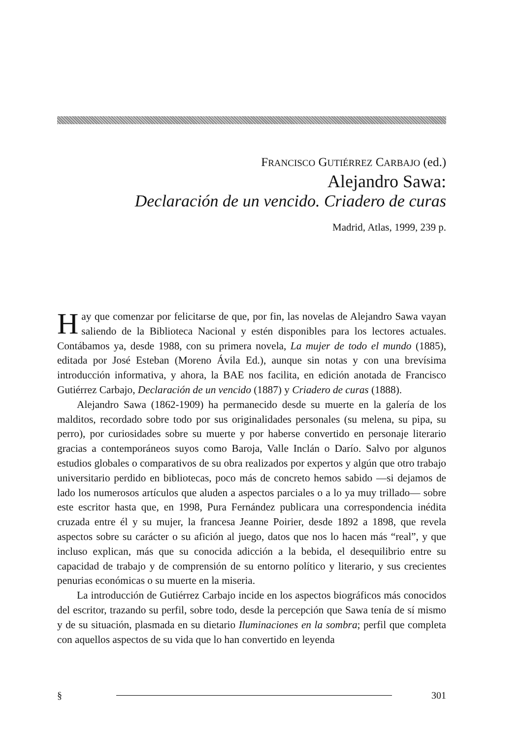FRANCISCO GUTIÉRREZ CARBAJO (ed.)
Alejandro Sawa:
Declaración de un vencido. Criadero de curas
Madrid, Atlas, 1999, 239 p.
Hay que comenzar por felicitarse de que, por fin, las novelas de Alejandro Sawa vayan saliendo de la Biblioteca Nacional y estén disponibles para los lectores actuales. Contábamos ya, desde 1988, con su primera novela, La mujer de todo el mundo (1885), editada por José Esteban (Moreno Ávila Ed.), aunque sin notas y con una brevísima introducción informativa, y ahora, la BAE nos facilita, en edición anotada de Francisco Gutiérrez Carbajo, Declaración de un vencido (1887) y Criadero de curas (1888).
Alejandro Sawa (1862-1909) ha permanecido desde su muerte en la galería de los malditos, recordado sobre todo por sus originalidades personales (su melena, su pipa, su perro), por curiosidades sobre su muerte y por haberse convertido en personaje literario gracias a contemporáneos suyos como Baroja, Valle Inclán o Darío. Salvo por algunos estudios globales o comparativos de su obra realizados por expertos y algún que otro trabajo universitario perdido en bibliotecas, poco más de concreto hemos sabido —si dejamos de lado los numerosos artículos que aluden a aspectos parciales o a lo ya muy trillado— sobre este escritor hasta que, en 1998, Pura Fernández publicara una correspondencia inédita cruzada entre él y su mujer, la francesa Jeanne Poirier, desde 1892 a 1898, que revela aspectos sobre su carácter o su afición al juego, datos que nos lo hacen más “real”, y que incluso explican, más que su conocida adicción a la bebida, el desequilibrio entre su capacidad de trabajo y de comprensión de su entorno político y literario, y sus crecientes penurias económicas o su muerte en la miseria.
La introducción de Gutiérrez Carbajo incide en los aspectos biográficos más conocidos del escritor, trazando su perfil, sobre todo, desde la percepción que Sawa tenía de sí mismo y de su situación, plasmada en su dietario Iluminaciones en la sombra; perfil que completa con aquellos aspectos de su vida que lo han convertido en leyenda
§ 301